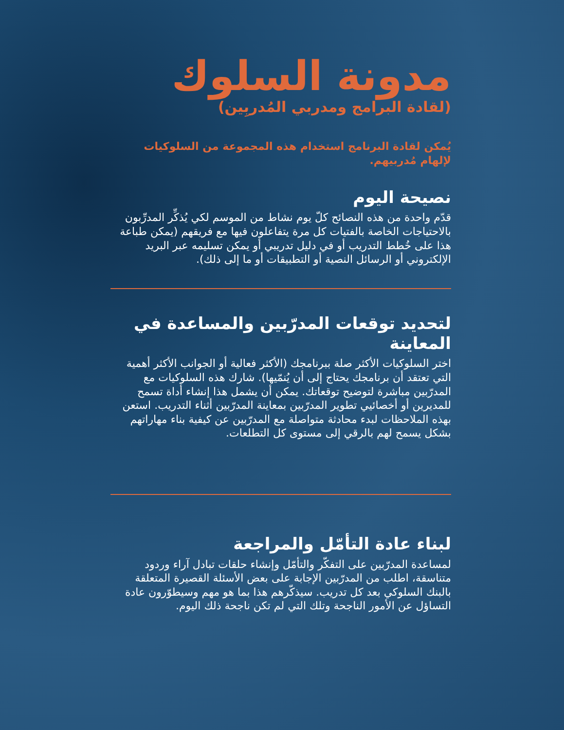مدونة السلوك
(لقادة البرامج ومدربي المُدربِين)
يُمكن لقادة البرنامج استخدام هذه المجموعة من السلوكيات لإلهام مُدربيهم.
نصيحة اليوم
قدّم واحدة من هذه النصائح كلّ يوم نشاط من الموسم لكي يُذكِّر المدرِّبون بالاحتياجات الخاصة بالفتيات كل مرة يتفاعلون فيها مع فريقهم (يمكن طباعة هذا على خُطط التدريب أو في دليل تدريبي أو يمكن تسليمه عبر البريد الإلكتروني أو الرسائل النصية أو التطبيقات أو ما إلى ذلك).
لتحديد توقعات المدرّبين والمساعدة في المعاينة
اختر السلوكيات الأكثر صلة ببرنامجك (الأكثر فعالية أو الجوانب الأكثر أهمية التي تعتقد أن برنامجك يحتاج إلى أن يُنمّيها). شارك هذه السلوكيات مع المدرّبين مباشرة لتوضيح توقعاتك. يمكن أن يشمل هذا إنشاء أداة تسمح للمديرين أو أخصائيي تطوير المدرّبين بمعاينة المدرّبين أثناء التدريب. استعن بهذه الملاحظات لبدء محادثة متواصلة مع المدرّبين عن كيفية بناء مهاراتهم بشكل يسمح لهم بالرقي إلى مستوى كل التطلعات.
لبناء عادة التأمّل والمراجعة
لمساعدة المدرّبين على التفكّر والتأمّل وإنشاء حلقات تبادل آراء وردود متناسقة، اطلب من المدرّبين الإجابة على بعض الأسئلة القصيرة المتعلقة بالبنك السلوكي بعد كل تدريب. سيذكّرهم هذا بما هو مهم وسيطوّرون عادة التساؤل عن الأمور الناجحة وتلك التي لم تكن ناجحة ذلك اليوم.